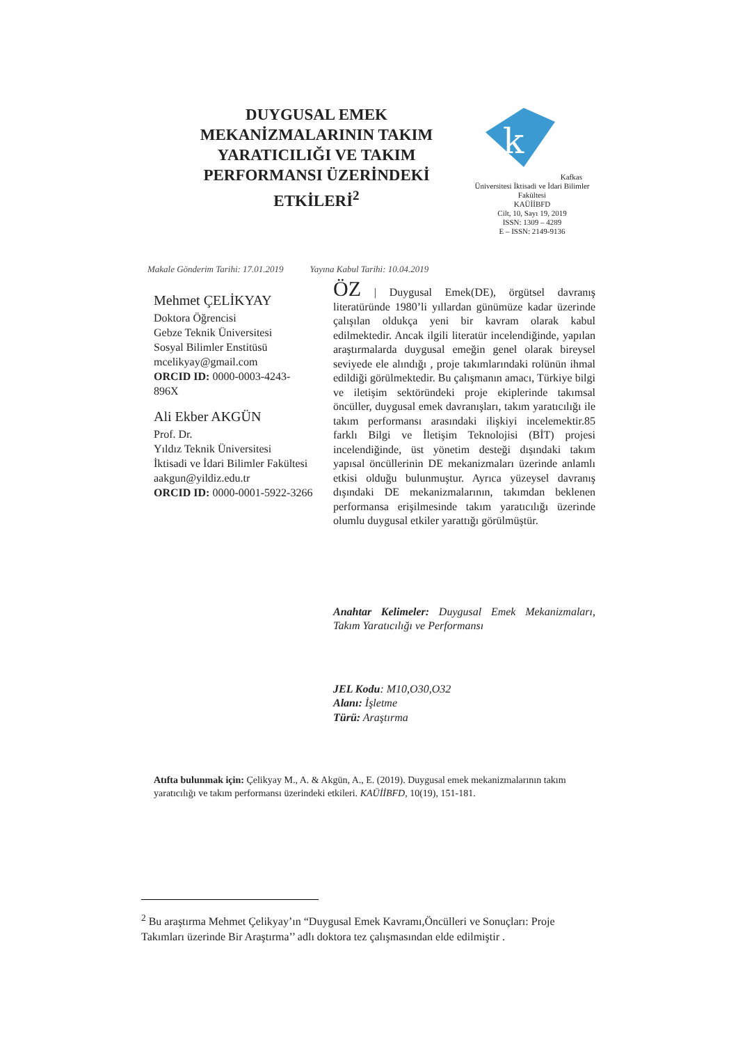DUYGUSAL EMEK MEKANİZMALARININ TAKIM YARATICILIĞI VE TAKIM PERFORMANSI ÜZERİNDEKİ ETKİLERİ<sup>2</sup>
k
Kafkas Üniversitesi İktisadi ve İdari Bilimler Fakültesi
KAÜİİBFD
Cilt, 10, Sayı 19, 2019
ISSN: 1309 – 4289
E – ISSN: 2149-9136
Makale Gönderim Tarihi: 17.01.2019 Yayına Kabul Tarihi: 10.04.2019
Mehmet ÇELİKYAY
Doktora Öğrencisi
Gebze Teknik Üniversitesi
Sosyal Bilimler Enstitüsü
mcelikyay@gmail.com
ORCID ID: 0000-0003-4243-896X
Ali Ekber AKGÜN
Prof. Dr.
Yıldız Teknik Üniversitesi
İktisadi ve İdari Bilimler Fakültesi
aakgun@yildiz.edu.tr
ORCID ID: 0000-0001-5922-3266
ÖZ | Duygusal Emek(DE), örgütsel davranış literatüründe 1980’li yıllardan günümüze kadar üzerinde çalışılan oldukça yeni bir kavram olarak kabul edilmektedir. Ancak ilgili literatür incelendiğinde, yapılan araştırmalarda duygusal emeğin genel olarak bireysel seviyede ele alındığı , proje takımlarındaki rolünün ihmal edildiği görülmektedir. Bu çalışmanın amacı, Türkiye bilgi ve iletişim sektöründeki proje ekiplerinde takımsal öncüller, duygusal emek davranışları, takım yaratıcılığı ile takım performansı arasındaki ilişkiyi incelemektir.85 farklı Bilgi ve İletişim Teknolojisi (BİT) projesi incelendiğinde, üst yönetim desteği dışındaki takım yapısal öncüllerinin DE mekanizmaları üzerinde anlamlı etkisi olduğu bulunmuştur. Ayrıca yüzeysel davranış dışındaki DE mekanizmalarının, takımdan beklenen performansa erişilmesinde takım yaratıcılığı üzerinde olumlu duygusal etkiler yarattığı görülmüştür.
Anahtar Kelimeler: Duygusal Emek Mekanizmaları, Takım Yaratıcılığı ve Performansı
JEL Kodu: M10,O30,O32
Alanı: İşletme
Türü: Araştırma
Atıfta bulunmak için: Çelikyay M., A. & Akgün, A., E. (2019). Duygusal emek mekanizmalarının takım yaratıcılığı ve takım performansı üzerindeki etkileri. KAÜİİBFD, 10(19), 151-181.
<sup>2</sup> Bu araştırma Mehmet Çelikyay’ın “Duygusal Emek Kavramı,Öncülleri ve Sonuçları: Proje Takımları üzerinde Bir Araştırma’’ adlı doktora tez çalışmasından elde edilmiştir .